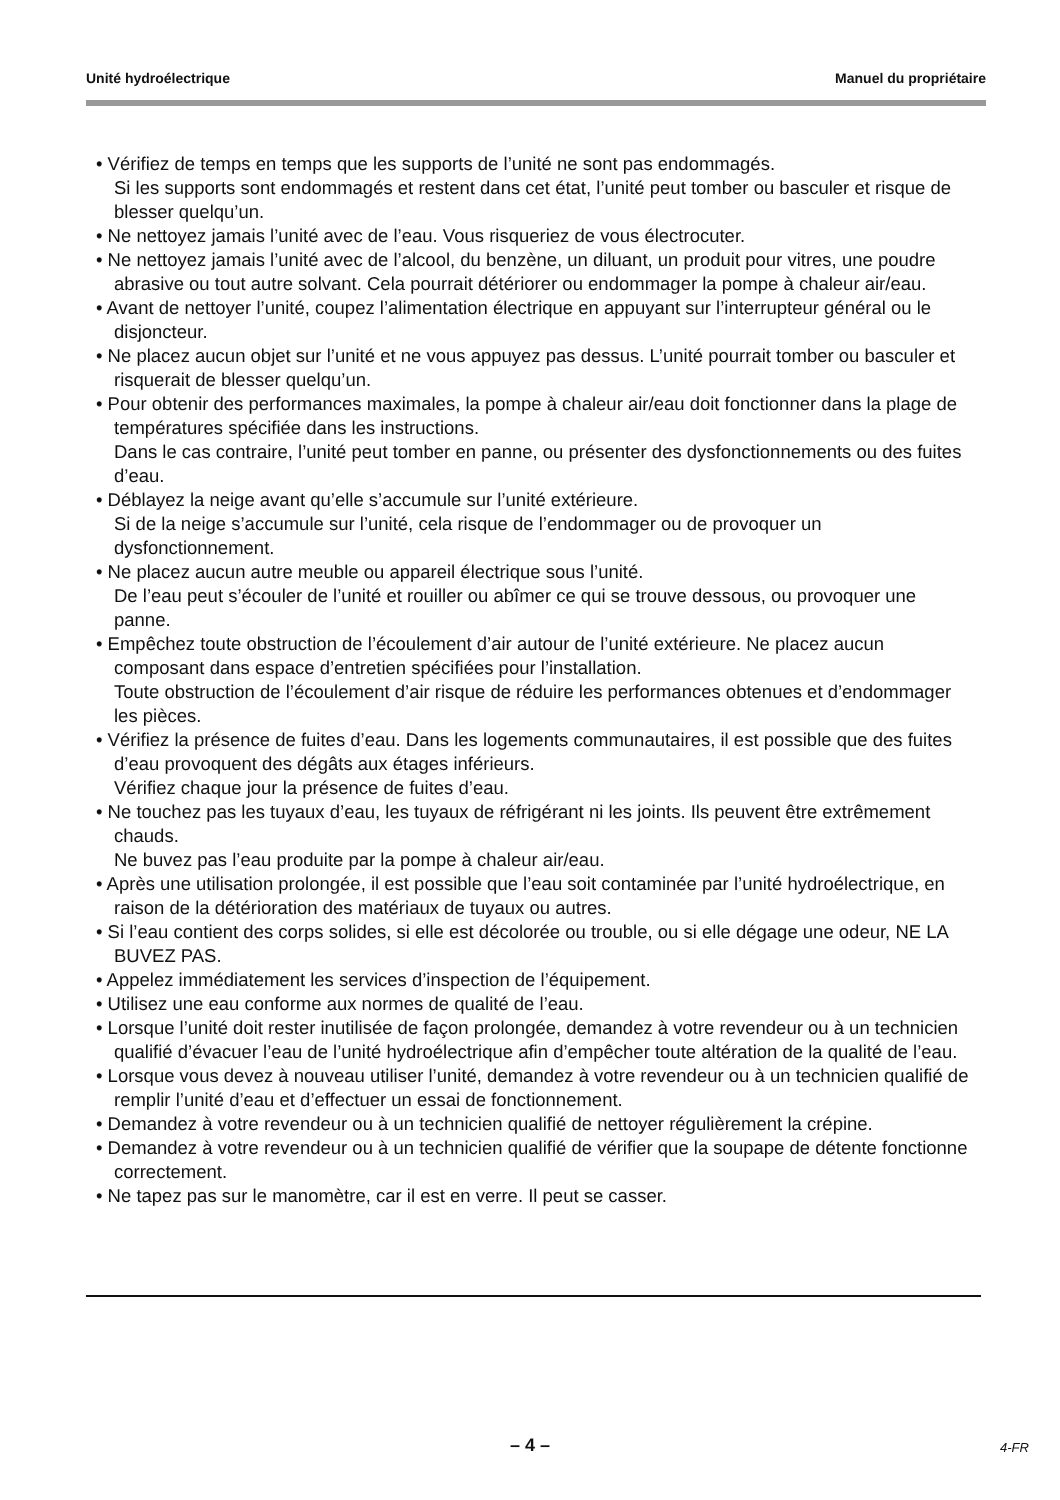Unité hydroélectrique Manuel du propriétaire
• Vérifiez de temps en temps que les supports de l’unité ne sont pas endommagés.
Si les supports sont endommagés et restent dans cet état, l’unité peut tomber ou basculer et risque de blesser quelqu’un.
• Ne nettoyez jamais l’unité avec de l’eau. Vous risqueriez de vous électrocuter.
• Ne nettoyez jamais l’unité avec de l’alcool, du benzène, un diluant, un produit pour vitres, une poudre abrasive ou tout autre solvant. Cela pourrait détériorer ou endommager la pompe à chaleur air/eau.
• Avant de nettoyer l’unité, coupez l’alimentation électrique en appuyant sur l’interrupteur général ou le disjoncteur.
• Ne placez aucun objet sur l’unité et ne vous appuyez pas dessus. L’unité pourrait tomber ou basculer et risquerait de blesser quelqu’un.
• Pour obtenir des performances maximales, la pompe à chaleur air/eau doit fonctionner dans la plage de températures spécifiée dans les instructions.
Dans le cas contraire, l’unité peut tomber en panne, ou présenter des dysfonctionnements ou des fuites d’eau.
• Déblayez la neige avant qu’elle s’accumule sur l’unité extérieure.
Si de la neige s’accumule sur l’unité, cela risque de l’endommager ou de provoquer un dysfonctionnement.
• Ne placez aucun autre meuble ou appareil électrique sous l’unité.
De l’eau peut s’écouler de l’unité et rouiller ou abîmer ce qui se trouve dessous, ou provoquer une panne.
• Empêchez toute obstruction de l’écoulement d’air autour de l’unité extérieure. Ne placez aucun composant dans espace d’entretien spécifiées pour l’installation.
Toute obstruction de l’écoulement d’air risque de réduire les performances obtenues et d’endommager les pièces.
• Vérifiez la présence de fuites d’eau. Dans les logements communautaires, il est possible que des fuites d’eau provoquent des dégâts aux étages inférieurs.
Vérifiez chaque jour la présence de fuites d’eau.
• Ne touchez pas les tuyaux d’eau, les tuyaux de réfrigérant ni les joints. Ils peuvent être extrêmement chauds.
Ne buvez pas l’eau produite par la pompe à chaleur air/eau.
• Après une utilisation prolongée, il est possible que l’eau soit contaminée par l’unité hydroélectrique, en raison de la détérioration des matériaux de tuyaux ou autres.
• Si l’eau contient des corps solides, si elle est décolorée ou trouble, ou si elle dégage une odeur, NE LA BUVEZ PAS.
• Appelez immédiatement les services d’inspection de l’équipement.
• Utilisez une eau conforme aux normes de qualité de l’eau.
• Lorsque l’unité doit rester inutilisée de façon prolongée, demandez à votre revendeur ou à un technicien qualifié d’évacuer l’eau de l’unité hydroélectrique afin d’empêcher toute altération de la qualité de l’eau.
• Lorsque vous devez à nouveau utiliser l’unité, demandez à votre revendeur ou à un technicien qualifié de remplir l’unité d’eau et d’effectuer un essai de fonctionnement.
• Demandez à votre revendeur ou à un technicien qualifié de nettoyer régulièrement la crépine.
• Demandez à votre revendeur ou à un technicien qualifié de vérifier que la soupape de détente fonctionne correctement.
• Ne tapez pas sur le manomètre, car il est en verre. Il peut se casser.
– 4 – 4-FR